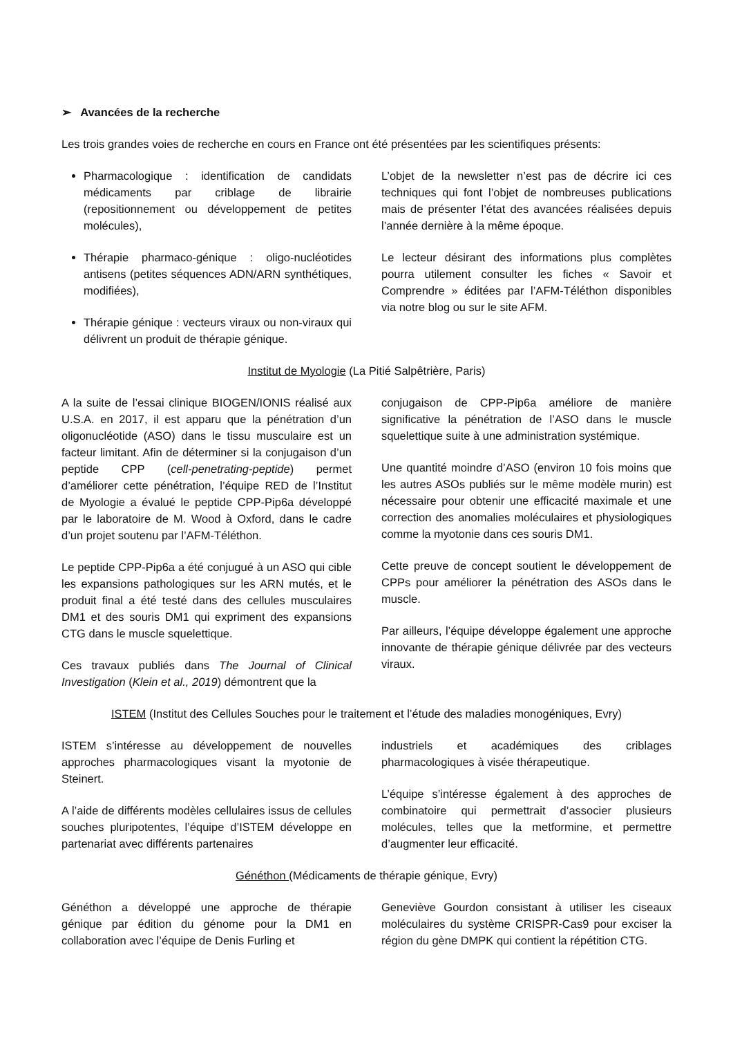➢ Avancées de la recherche
Les trois grandes voies de recherche en cours en France ont été présentées par les scientifiques présents:
Pharmacologique : identification de candidats médicaments par criblage de librairie (repositionnement ou développement de petites molécules),
Thérapie pharmaco-génique : oligo-nucléotides antisens (petites séquences ADN/ARN synthétiques, modifiées),
Thérapie génique : vecteurs viraux ou non-viraux qui délivrent un produit de thérapie génique.
L’objet de la newsletter n’est pas de décrire ici ces techniques qui font l’objet de nombreuses publications mais de présenter l’état des avancées réalisées depuis l’année dernière à la même époque.
Le lecteur désirant des informations plus complètes pourra utilement consulter les fiches « Savoir et Comprendre » éditées par l’AFM-Téléthon disponibles via notre blog ou sur le site AFM.
Institut de Myologie (La Pitié Salpêtrière, Paris)
A la suite de l’essai clinique BIOGEN/IONIS réalisé aux U.S.A. en 2017, il est apparu que la pénétration d’un oligonucléotide (ASO) dans le tissu musculaire est un facteur limitant. Afin de déterminer si la conjugaison d’un peptide CPP (cell-penetrating-peptide) permet d’améliorer cette pénétration, l’équipe RED de l’Institut de Myologie a évalué le peptide CPP-Pip6a développé par le laboratoire de M. Wood à Oxford, dans le cadre d’un projet soutenu par l’AFM-Téléthon.
Le peptide CPP-Pip6a a été conjugué à un ASO qui cible les expansions pathologiques sur les ARN mutés, et le produit final a été testé dans des cellules musculaires DM1 et des souris DM1 qui expriment des expansions CTG dans le muscle squelettique.
Ces travaux publiés dans The Journal of Clinical Investigation (Klein et al., 2019) démontrent que la
conjugaison de CPP-Pip6a améliore de manière significative la pénétration de l’ASO dans le muscle squelettique suite à une administration systémique.
Une quantité moindre d’ASO (environ 10 fois moins que les autres ASOs publiés sur le même modèle murin) est nécessaire pour obtenir une efficacité maximale et une correction des anomalies moléculaires et physiologiques comme la myotonie dans ces souris DM1.
Cette preuve de concept soutient le développement de CPPs pour améliorer la pénétration des ASOs dans le muscle.
Par ailleurs, l’équipe développe également une approche innovante de thérapie génique délivrée par des vecteurs viraux.
ISTEM (Institut des Cellules Souches pour le traitement et l’étude des maladies monogéniques, Evry)
ISTEM s’intéresse au développement de nouvelles approches pharmacologiques visant la myotonie de Steinert.
A l’aide de différents modèles cellulaires issus de cellules souches pluripotentes, l’équipe d’ISTEM développe en partenariat avec différents partenaires
industriels et académiques des criblages pharmacologiques à visée thérapeutique.
L’équipe s’intéresse également à des approches de combinatoire qui permettrait d’associer plusieurs molécules, telles que la metformine, et permettre d’augmenter leur efficacité.
Généthon (Médicaments de thérapie génique, Evry)
Généthon a développé une approche de thérapie génique par édition du génome pour la DM1 en collaboration avec l’équipe de Denis Furling et
Geneviève Gourdon consistant à utiliser les ciseaux moléculaires du système CRISPR-Cas9 pour exciser la région du gène DMPK qui contient la répétition CTG.